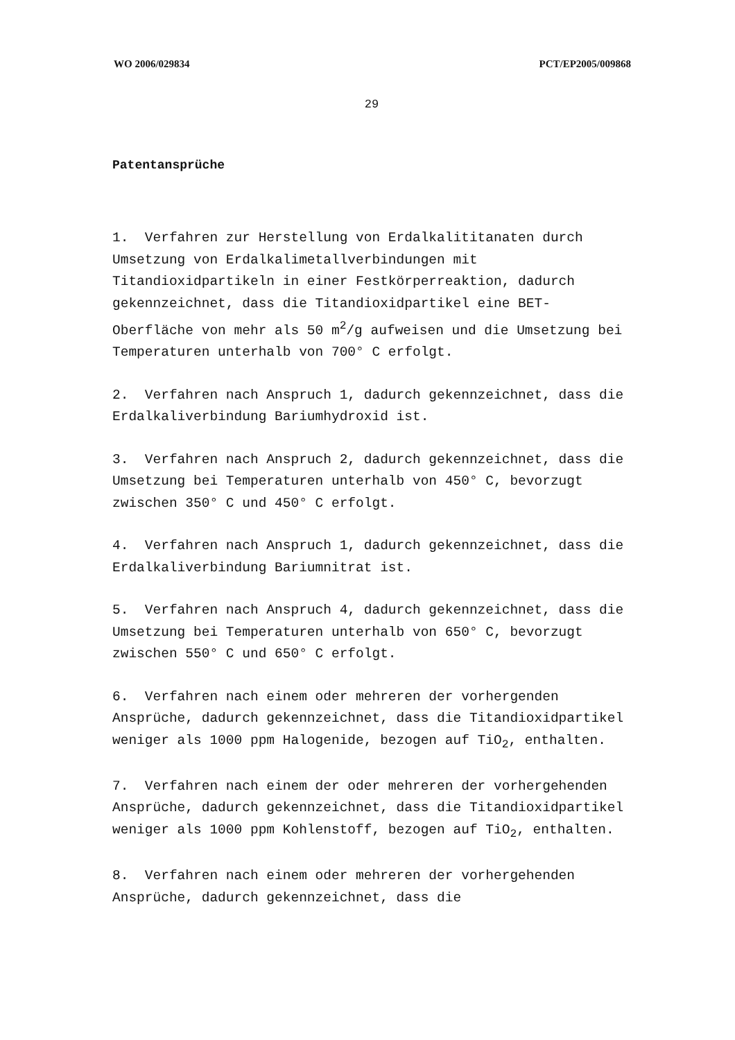WO 2006/029834 PCT/EP2005/009868
29
Patentansprüche
1. Verfahren zur Herstellung von Erdalkalititanaten durch Umsetzung von Erdalkalimetallverbindungen mit Titandioxidpartikeln in einer Festkörperreaktion, dadurch gekennzeichnet, dass die Titandioxidpartikel eine BET-Oberfläche von mehr als 50 m<sup>2</sup>/g aufweisen und die Umsetzung bei Temperaturen unterhalb von 700° C erfolgt.
2. Verfahren nach Anspruch 1, dadurch gekennzeichnet, dass die Erdalkaliverbindung Bariumhydroxid ist.
3. Verfahren nach Anspruch 2, dadurch gekennzeichnet, dass die Umsetzung bei Temperaturen unterhalb von 450° C, bevorzugt zwischen 350° C und 450° C erfolgt.
4. Verfahren nach Anspruch 1, dadurch gekennzeichnet, dass die Erdalkaliverbindung Bariumnitrat ist.
5. Verfahren nach Anspruch 4, dadurch gekennzeichnet, dass die Umsetzung bei Temperaturen unterhalb von 650° C, bevorzugt zwischen 550° C und 650° C erfolgt.
6. Verfahren nach einem oder mehreren der vorhergenden Ansprüche, dadurch gekennzeichnet, dass die Titandioxidpartikel weniger als 1000 ppm Halogenide, bezogen auf TiO<sub>2</sub>, enthalten.
7. Verfahren nach einem der oder mehreren der vorhergehenden Ansprüche, dadurch gekennzeichnet, dass die Titandioxidpartikel weniger als 1000 ppm Kohlenstoff, bezogen auf TiO<sub>2</sub>, enthalten.
8. Verfahren nach einem oder mehreren der vorhergehenden Ansprüche, dadurch gekennzeichnet, dass die